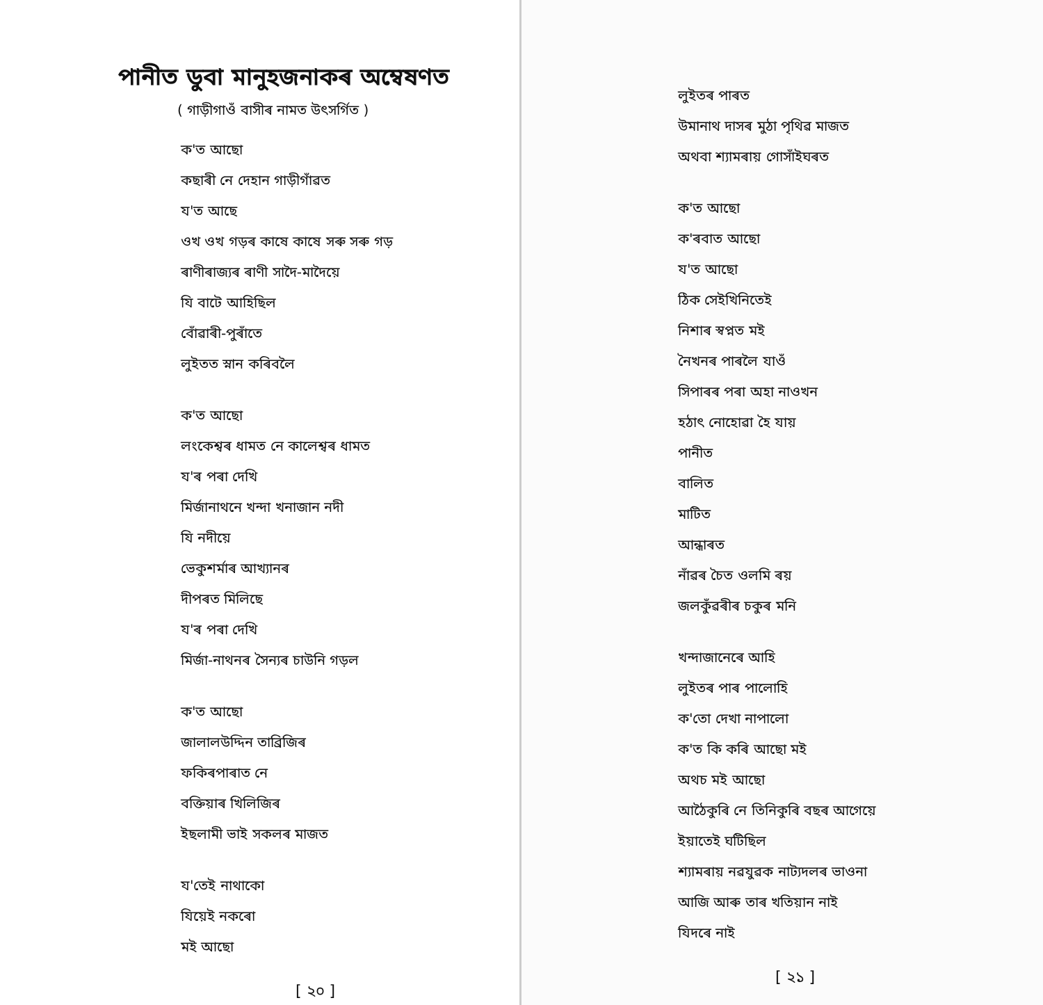পানীত ডুবা মানুহজনাকৰ অম্বেষণত
( গাড়ীগাওঁ বাসীৰ নামত উৎসৰ্গিত )
ক'ত আছো
কছাৰী নে দেহান গাড়ীগাঁৱত
য'ত আছে
ওখ ওখ গড়ৰ কাষে কাষে সৰু সৰু গড়
ৰাণীৰাজ্যৰ ৰাণী সাদৈ-মাদৈয়ে
যি বাটে আহিছিল
বোঁৱাৰী-পুৰাঁতে
লুইতত স্নান কৰিবলৈ
ক'ত আছো
লংকেশ্বৰ ধামত নে কালেশ্বৰ ধামত
য'ৰ পৰা দেখি
মিৰ্জানাথনে খন্দা খনাজান নদী
যি নদীয়ে
ভেকুশৰ্মাৰ আখ্যানৰ
দীপৰত মিলিছে
য'ৰ পৰা দেখি
মিৰ্জা-নাথনৰ সৈন্যৰ চাউনি গড়ল
ক'ত আছো
জালালউদ্দিন তাব্রিজিৰ
ফকিৰপাৰাত নে
বক্তিয়াৰ খিলিজিৰ
ইছলামী ভাই সকলৰ মাজত
য'তেই নাথাকো
যিয়েই নকৰো
মই আছো
[ ২০ ]
লুইতৰ পাৰত
উমানাথ দাসৰ মুঠা পৃথিৱ মাজত
অথবা শ্যামৰায় গোসাঁইঘৰত
ক'ত আছো
ক'ৰবাত আছো
য'ত আছো
ঠিক সেইখিনিতেই
নিশাৰ স্বপ্নত মই
নৈখনৰ পাৰলৈ যাওঁ
সিপাৰৰ পৰা অহা নাওখন
হঠাৎ নোহোৱা হৈ যায়
পানীত
বালিত
মাটিত
আন্ধাৰত
নাঁৱৰ চৈত ওলমি ৰয়
জলকুঁৱৰীৰ চকুৰ মনি
খন্দাজানেৰে আহি
লুইতৰ পাৰ পালোহি
ক'তো দেখা নাপালো
ক'ত কি কৰি আছো মই
অথচ মই আছো
আঠৈকুৰি নে তিনিকুৰি বছৰ আগেয়ে
ইয়াতেই ঘটিছিল
শ্যামৰায় নৱযুৱক নাট্যদলৰ ভাওনা
আজি আৰু তাৰ খতিয়ান নাই
যিদৰে নাই
[ ২১ ]